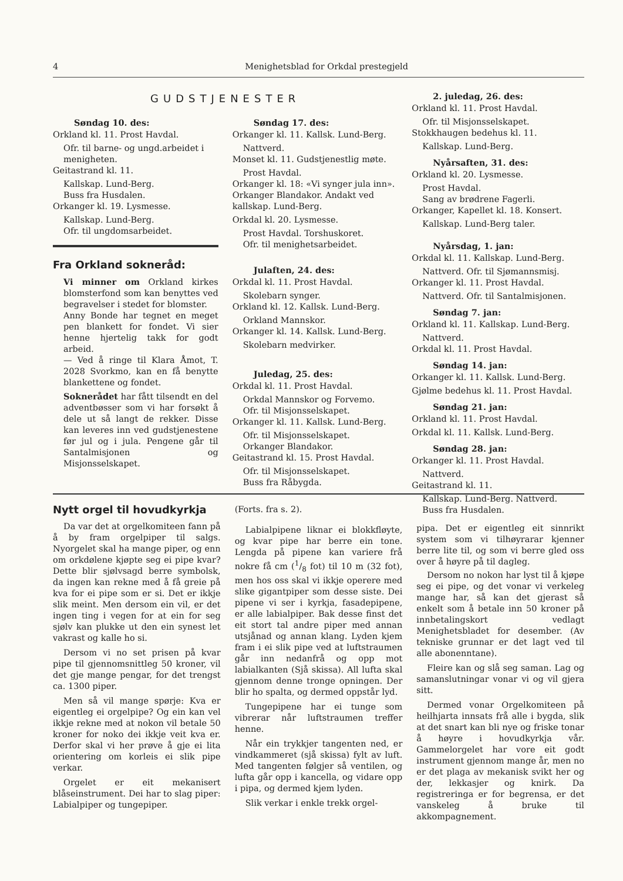4 Menighetsblad for Orkdal prestegjeld
GUDSTJENESTER
Søndag 10. des:
Orkland kl. 11. Prost Havdal.
Ofr. til barne- og ungd.arbeidet i menigheten.
Geitastrand kl. 11.
Kallskap. Lund-Berg.
Buss fra Husdalen.
Orkanger kl. 19. Lysmesse.
Kallskap. Lund-Berg.
Ofr. til ungdomsarbeidet.
Fra Orkland sokneråd:
Vi minner om Orkland kirkes blomsterfond som kan benyttes ved begravelser i stedet for blomster.
Anny Bonde har tegnet en meget pen blankett for fondet. Vi sier henne hjertelig takk for godt arbeid.
— Ved å ringe til Klara Åmot, T. 2028 Svorkmo, kan en få benytte blankettene og fondet.
Soknerådet har fått tilsendt en del adventbøsser som vi har forsøkt å dele ut så langt de rekker. Disse kan leveres inn ved gudstjenestene før jul og i jula. Pengene går til Santalmisjonen og Misjonsselskapet.
Søndag 17. des:
Orkanger kl. 11. Kallsk. Lund-Berg.
Nattverd.
Monset kl. 11. Gudstjenestlig møte.
Prost Havdal.
Orkanger kl. 18: «Vi synger jula inn». Orkanger Blandakor. Andakt ved kallskap. Lund-Berg.
Orkdal kl. 20. Lysmesse.
Prost Havdal. Torshuskoret.
Ofr. til menighetsarbeidet.
Julaften, 24. des:
Orkdal kl. 11. Prost Havdal.
Skolebarn synger.
Orkland kl. 12. Kallsk. Lund-Berg.
Orkland Mannskor.
Orkanger kl. 14. Kallsk. Lund-Berg.
Skolebarn medvirker.
Juledag, 25. des:
Orkdal kl. 11. Prost Havdal.
Orkdal Mannskor og Forvemo.
Ofr. til Misjonsselskapet.
Orkanger kl. 11. Kallsk. Lund-Berg.
Ofr. til Misjonsselskapet.
Orkanger Blandakor.
Geitastrand kl. 15. Prost Havdal.
Ofr. til Misjonsselskapet.
Buss fra Råbygda.
2. juledag, 26. des:
Orkland kl. 11. Prost Havdal.
Ofr. til Misjonsselskapet.
Stokkhaugen bedehus kl. 11.
Kallskap. Lund-Berg.
Nyårsaften, 31. des:
Orkland kl. 20. Lysmesse.
Prost Havdal.
Sang av brødrene Fagerli.
Orkanger, Kapellet kl. 18. Konsert.
Kallskap. Lund-Berg taler.
Nyårsdag, 1. jan:
Orkdal kl. 11. Kallskap. Lund-Berg.
Nattverd. Ofr. til Sjømannsmisj.
Orkanger kl. 11. Prost Havdal.
Nattverd. Ofr. til Santalmisjonen.
Søndag 7. jan:
Orkland kl. 11. Kallskap. Lund-Berg.
Nattverd.
Orkdal kl. 11. Prost Havdal.
Søndag 14. jan:
Orkanger kl. 11. Kallsk. Lund-Berg.
Gjølme bedehus kl. 11. Prost Havdal.
Søndag 21. jan:
Orkland kl. 11. Prost Havdal.
Orkdal kl. 11. Kallsk. Lund-Berg.
Søndag 28. jan:
Orkanger kl. 11. Prost Havdal.
Nattverd.
Geitastrand kl. 11.
Kallskap. Lund-Berg. Nattverd.
Buss fra Husdalen.
Nytt orgel til hovudkyrkja
Da var det at orgelkomiteen fann på å by fram orgelpiper til salgs. Nyorgelet skal ha mange piper, og enn om orkdølene kjøpte seg ei pipe kvar? Dette blir sjølvsagd berre symbolsk, da ingen kan rekne med å få greie på kva for ei pipe som er si. Det er ikkje slik meint. Men dersom ein vil, er det ingen ting i vegen for at ein for seg sjølv kan plukke ut den ein synest let vakrast og kalle ho si.
Dersom vi no set prisen på kvar pipe til gjennomsnittleg 50 kroner, vil det gje mange pengar, for det trengst ca. 1300 piper.
Men så vil mange spørje: Kva er eigentleg ei orgelpipe? Og ein kan vel ikkje rekne med at nokon vil betale 50 kroner for noko dei ikkje veit kva er. Derfor skal vi her prøve å gje ei lita orientering om korleis ei slik pipe verkar.
Orgelet er eit mekanisert blåseinstrument. Dei har to slag piper: Labialpiper og tungepiper.
(Forts. fra s. 2).
Labialpipene liknar ei blokkfløyte, og kvar pipe har berre ein tone. Lengda på pipene kan variere frå nokre få cm (1/8 fot) til 10 m (32 fot), men hos oss skal vi ikkje operere med slike gigantpiper som desse siste. Dei pipene vi ser i kyrkja, fasadepipene, er alle labialpiper. Bak desse finst det eit stort tal andre piper med annan utsjånad og annan klang. Lyden kjem fram i ei slik pipe ved at luftstraumen går inn nedanfrå og opp mot labialkanten (Sjå skissa). All lufta skal gjennom denne tronge opningen. Der blir ho spalta, og dermed oppstår lyd.
Tungepipene har ei tunge som vibrerar når luftstraumen treffer henne.
Når ein trykkjer tangenten ned, er vindkammeret (sjå skissa) fylt av luft. Med tangenten følgjer så ventilen, og lufta går opp i kancella, og vidare opp i pipa, og dermed kjem lyden.
Slik verkar i enkle trekk orgel-
pipa. Det er eigentleg eit sinnrikt system som vi tilhøyrarar kjenner berre lite til, og som vi berre gled oss over å høyre på til dagleg.
Dersom no nokon har lyst til å kjøpe seg ei pipe, og det vonar vi verkeleg mange har, så kan det gjerast så enkelt som å betale inn 50 kroner på innbetalingskort vedlagt Menighetsbladet for desember. (Av tekniske grunnar er det lagt ved til alle abonenntane).
Fleire kan og slå seg saman. Lag og samanslutningar vonar vi og vil gjera sitt.
Dermed vonar Orgelkomiteen på heilhjarta innsats frå alle i bygda, slik at det snart kan bli nye og friske tonar å høyre i hovudkyrkja vår. Gammelorgelet har vore eit godt instrument gjennom mange år, men no er det plaga av mekanisk svikt her og der, lekkasjer og knirk. Da registreringa er for begrensa, er det vanskeleg å bruke til akkompagnement.